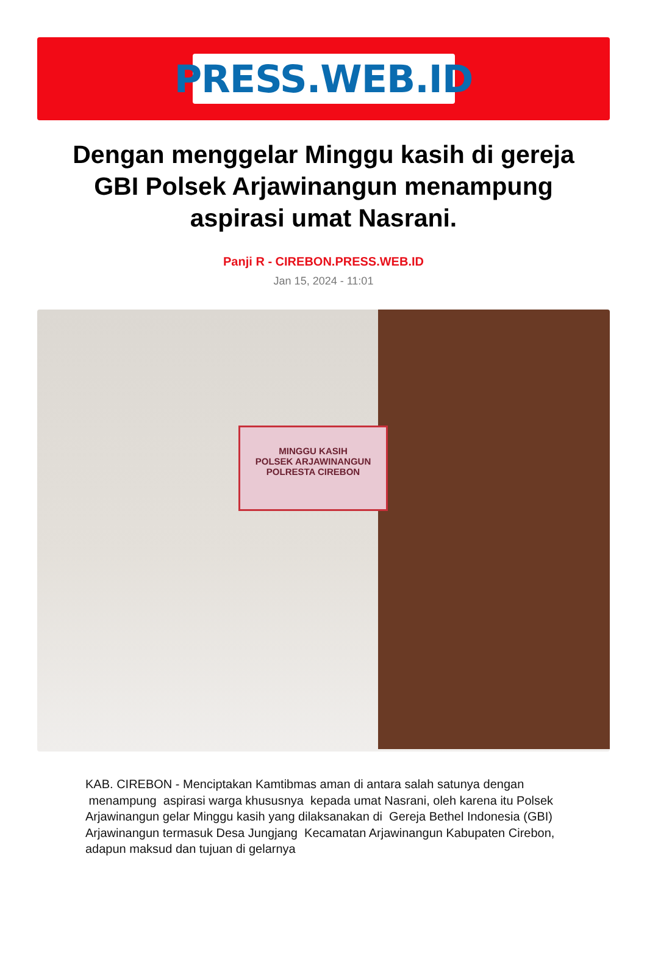PRESS.WEB.ID
Dengan menggelar Minggu kasih di gereja GBI Polsek Arjawinangun menampung aspirasi umat Nasrani.
Panji R - CIREBON.PRESS.WEB.ID
Jan 15, 2024 - 11:01
MINGGU KASIH
POLSEK ARJAWINANGUN
POLRESTA CIREBON
KAB. CIREBON - Menciptakan Kamtibmas aman di antara salah satunya dengan menampung aspirasi warga khususnya kepada umat Nasrani, oleh karena itu Polsek Arjawinangun gelar Minggu kasih yang dilaksanakan di Gereja Bethel Indonesia (GBI) Arjawinangun termasuk Desa Jungjang Kecamatan Arjawinangun Kabupaten Cirebon, adapun maksud dan tujuan di gelarnya